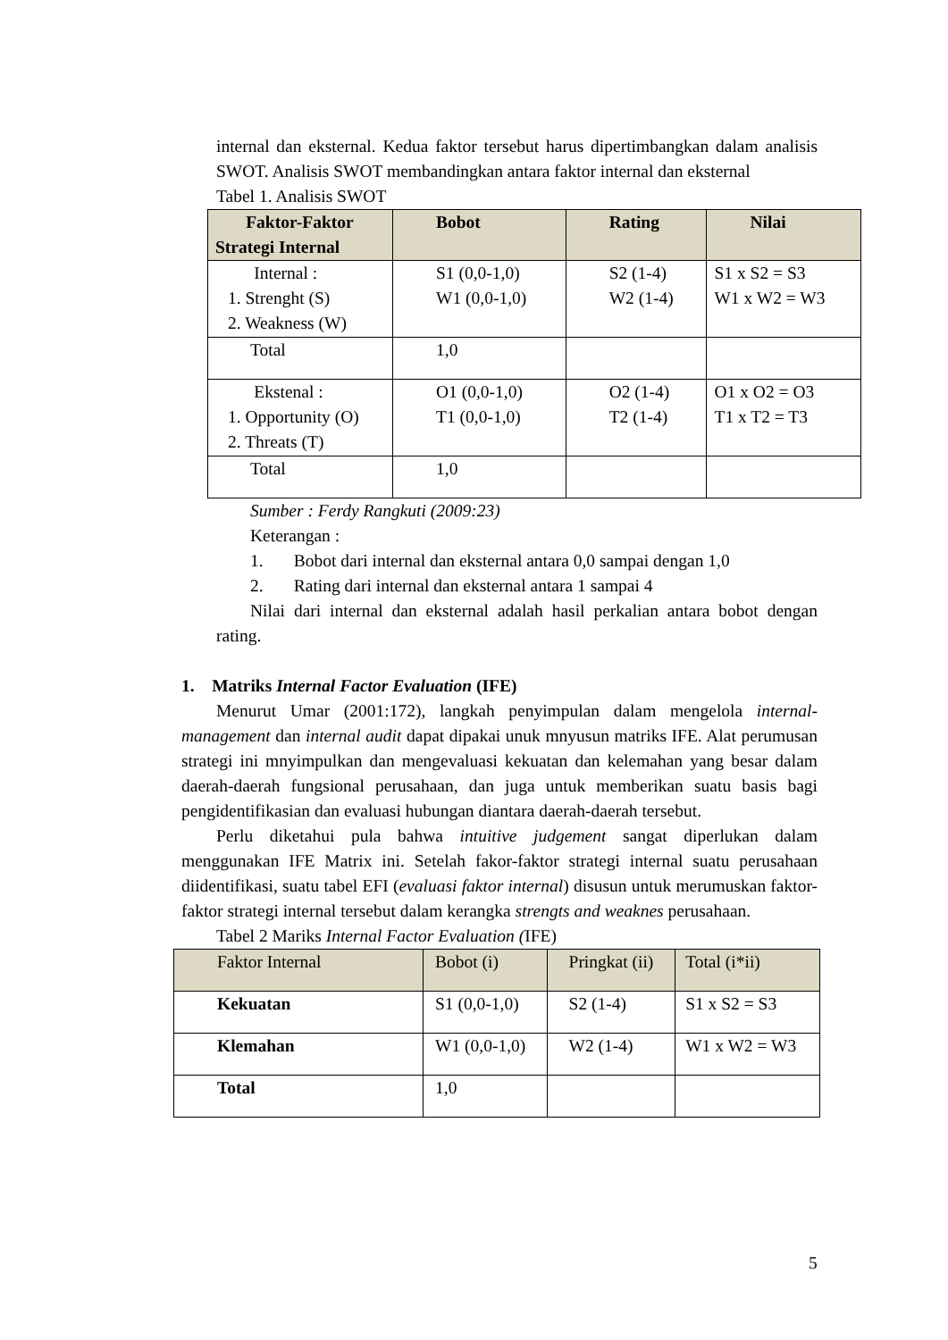internal dan eksternal. Kedua faktor tersebut harus dipertimbangkan dalam analisis SWOT. Analisis SWOT membandingkan antara faktor internal dan eksternal
Tabel 1. Analisis SWOT
| Faktor-Faktor Strategi Internal | Bobot | Rating | Nilai |
| --- | --- | --- | --- |
| Internal : 1. Strenght (S) 2. Weakness (W) | S1 (0,0-1,0) W1 (0,0-1,0) | S2 (1-4) W2 (1-4) | S1 x S2 = S3 W1 x W2 = W3 |
| Total | 1,0 | | |
| Ekstenal : 1. Opportunity (O) 2. Threats (T) | O1 (0,0-1,0) T1 (0,0-1,0) | O2 (1-4) T2 (1-4) | O1 x O2 = O3 T1 x T2 = T3 |
| Total | 1,0 | | |
Sumber : Ferdy Rangkuti (2009:23)
Keterangan :
1. Bobot dari internal dan eksternal antara 0,0 sampai dengan 1,0
2. Rating dari internal dan eksternal antara 1 sampai 4
Nilai dari internal dan eksternal adalah hasil perkalian antara bobot dengan rating.
1. Matriks Internal Factor Evaluation (IFE)
Menurut Umar (2001:172), langkah penyimpulan dalam mengelola internal-management dan internal audit dapat dipakai unuk mnyusun matriks IFE. Alat perumusan strategi ini mnyimpulkan dan mengevaluasi kekuatan dan kelemahan yang besar dalam daerah-daerah fungsional perusahaan, dan juga untuk memberikan suatu basis bagi pengidentifikasian dan evaluasi hubungan diantara daerah-daerah tersebut.
Perlu diketahui pula bahwa intuitive judgement sangat diperlukan dalam menggunakan IFE Matrix ini. Setelah fakor-faktor strategi internal suatu perusahaan diidentifikasi, suatu tabel EFI (evaluasi faktor internal) disusun untuk merumuskan faktor-faktor strategi internal tersebut dalam kerangka strengts and weaknes perusahaan.
Tabel 2 Mariks Internal Factor Evaluation (IFE)
| Faktor Internal | Bobot (i) | Pringkat (ii) | Total (i*ii) |
| --- | --- | --- | --- |
| Kekuatan | S1 (0,0-1,0) | S2 (1-4) | S1 x S2 = S3 |
| Klemahan | W1 (0,0-1,0) | W2 (1-4) | W1 x W2 = W3 |
| Total | 1,0 | | |
5